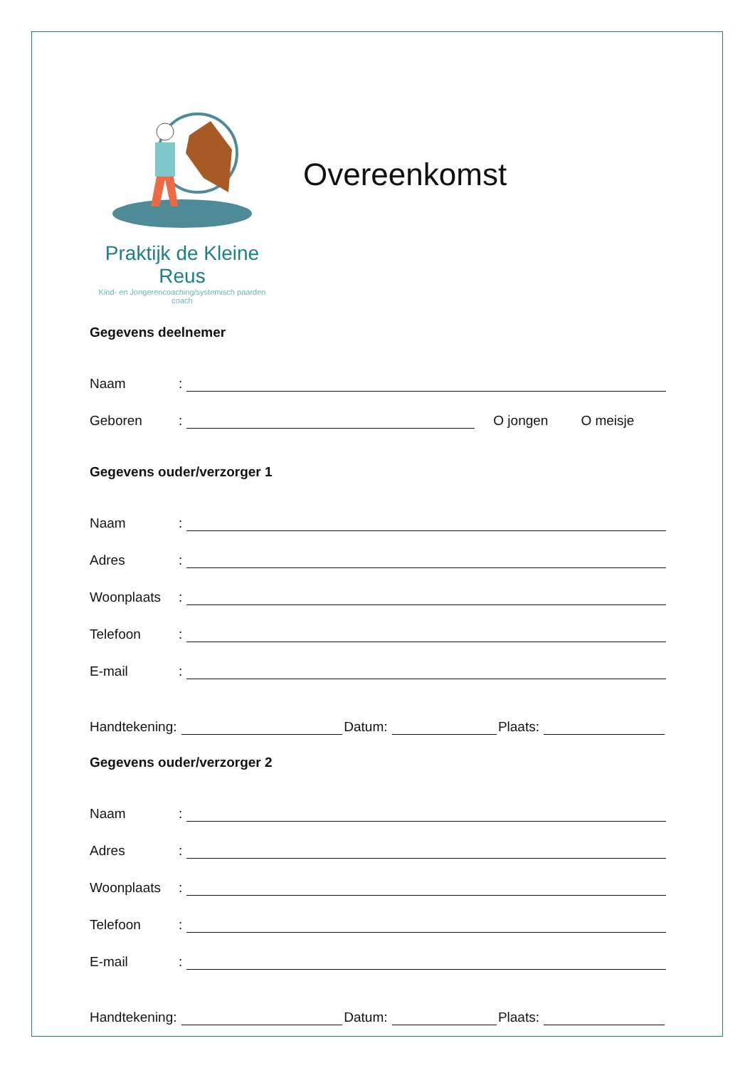Praktijk de Kleine Reus
Kind- en Jongerencoaching/systemisch paarden coach
Overeenkomst
Gegevens deelnemer
Naam:
Geboren: O jongen O meisje
Gegevens ouder/verzorger 1
Naam:
Adres:
Woonplaats:
Telefoon:
E-mail:
Handtekening: Datum: Plaats:
Gegevens ouder/verzorger 2
Naam:
Adres:
Woonplaats:
Telefoon:
E-mail:
Handtekening: Datum: Plaats: